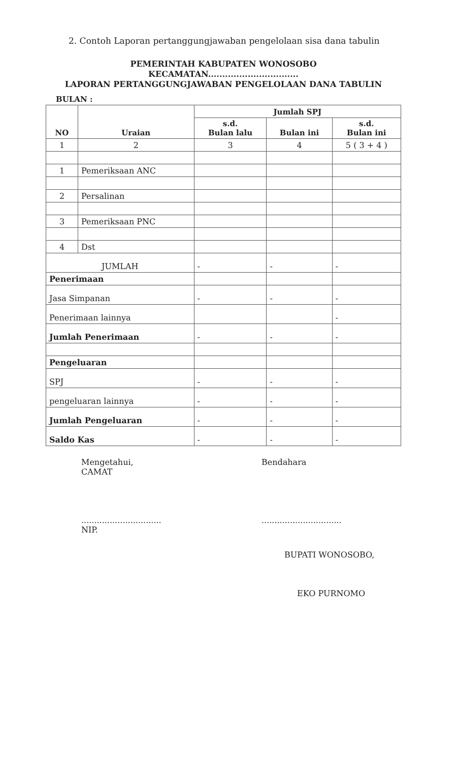2. Contoh Laporan pertanggungjawaban pengelolaan sisa dana tabulin
PEMERINTAH KABUPATEN WONOSOBO
KECAMATAN................................
LAPORAN PERTANGGUNGJAWABAN PENGELOLAAN DANA TABULIN
BULAN :
| NO | Uraian | Jumlah SPJ | | |
| --- | --- | --- | --- | --- |
| | | s.d. Bulan lalu | Bulan ini | s.d. Bulan ini |
| 1 | 2 | 3 | 4 | 5 ( 3 + 4 ) |
| 1 | Pemeriksaan ANC | | | |
| 2 | Persalinan | | | |
| 3 | Pemeriksaan PNC | | | |
| 4 | Dst | | | |
| JUMLAH | | - | - | - |
| Penerimaan | | | | |
| Jasa Simpanan | | - | - | - |
| Penerimaan lainnya | | | | - |
| Jumlah Penerimaan | | - | - | - |
| Pengeluaran | | | | |
| SPJ | | - | - | - |
| pengeluaran lainnya | | - | - | - |
| Jumlah Pengeluaran | | - | - | - |
| Saldo Kas | | - | - | - |
Mengetahui,
CAMAT
...............................
NIP.
Bendahara
...............................
BUPATI WONOSOBO,
EKO PURNOMO